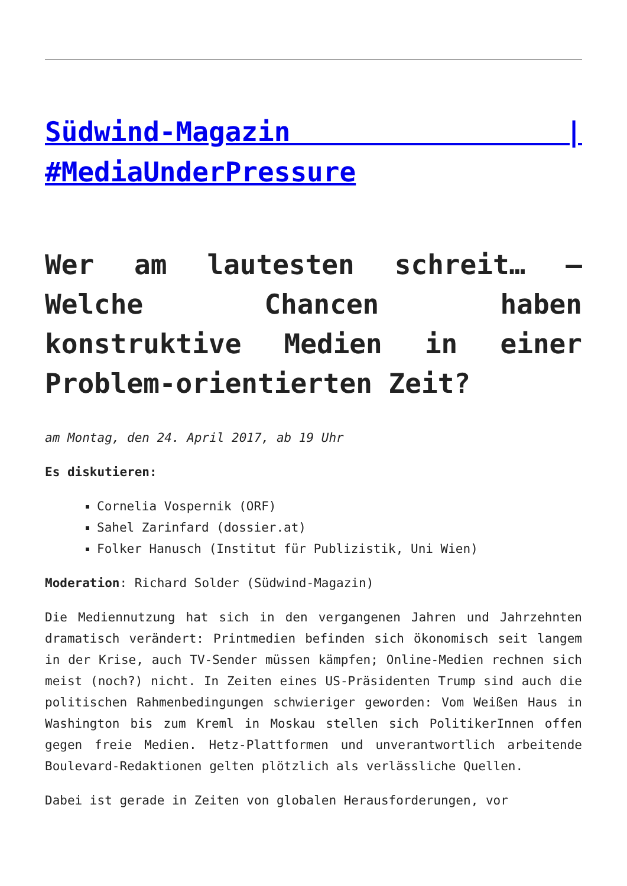Südwind-Magazin | #MediaUnderPressure
Wer am lautesten schreit… – Welche Chancen haben konstruktive Medien in einer Problem-orientierten Zeit?
am Montag, den 24. April 2017, ab 19 Uhr
Es diskutieren:
Cornelia Vospernik (ORF)
Sahel Zarinfard (dossier.at)
Folker Hanusch (Institut für Publizistik, Uni Wien)
Moderation: Richard Solder (Südwind-Magazin)
Die Mediennutzung hat sich in den vergangenen Jahren und Jahrzehnten dramatisch verändert: Printmedien befinden sich ökonomisch seit langem in der Krise, auch TV-Sender müssen kämpfen; Online-Medien rechnen sich meist (noch?) nicht. In Zeiten eines US-Präsidenten Trump sind auch die politischen Rahmenbedingungen schwieriger geworden: Vom Weißen Haus in Washington bis zum Kreml in Moskau stellen sich PolitikerInnen offen gegen freie Medien. Hetz-Plattformen und unverantwortlich arbeitende Boulevard-Redaktionen gelten plötzlich als verlässliche Quellen.
Dabei ist gerade in Zeiten von globalen Herausforderungen, vor